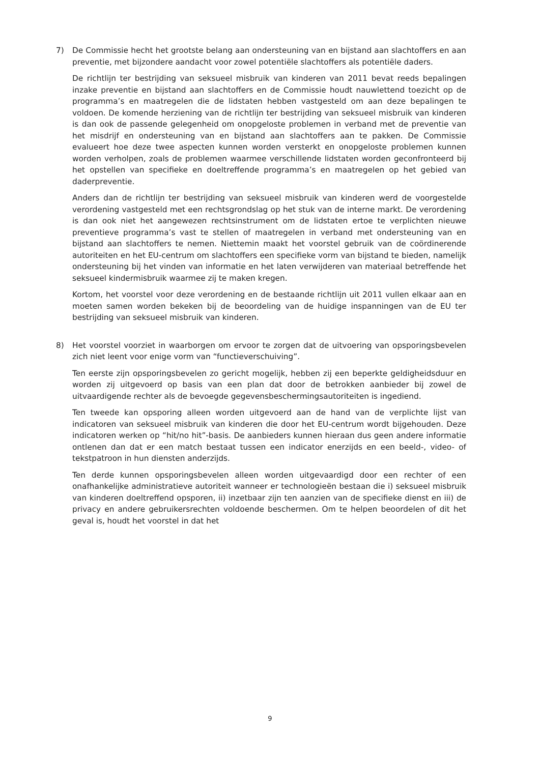7) De Commissie hecht het grootste belang aan ondersteuning van en bijstand aan slachtoffers en aan preventie, met bijzondere aandacht voor zowel potentiële slachtoffers als potentiële daders.
De richtlijn ter bestrijding van seksueel misbruik van kinderen van 2011 bevat reeds bepalingen inzake preventie en bijstand aan slachtoffers en de Commissie houdt nauwlettend toezicht op de programma’s en maatregelen die de lidstaten hebben vastgesteld om aan deze bepalingen te voldoen. De komende herziening van de richtlijn ter bestrijding van seksueel misbruik van kinderen is dan ook de passende gelegenheid om onopgeloste problemen in verband met de preventie van het misdrijf en ondersteuning van en bijstand aan slachtoffers aan te pakken. De Commissie evalueert hoe deze twee aspecten kunnen worden versterkt en onopgeloste problemen kunnen worden verholpen, zoals de problemen waarmee verschillende lidstaten worden geconfronteerd bij het opstellen van specifieke en doeltreffende programma’s en maatregelen op het gebied van daderpreventie.
Anders dan de richtlijn ter bestrijding van seksueel misbruik van kinderen werd de voorgestelde verordening vastgesteld met een rechtsgrondslag op het stuk van de interne markt. De verordening is dan ook niet het aangewezen rechtsinstrument om de lidstaten ertoe te verplichten nieuwe preventieve programma’s vast te stellen of maatregelen in verband met ondersteuning van en bijstand aan slachtoffers te nemen. Niettemin maakt het voorstel gebruik van de coördinerende autoriteiten en het EU-centrum om slachtoffers een specifieke vorm van bijstand te bieden, namelijk ondersteuning bij het vinden van informatie en het laten verwijderen van materiaal betreffende het seksueel kindermisbruik waarmee zij te maken kregen.
Kortom, het voorstel voor deze verordening en de bestaande richtlijn uit 2011 vullen elkaar aan en moeten samen worden bekeken bij de beoordeling van de huidige inspanningen van de EU ter bestrijding van seksueel misbruik van kinderen.
8) Het voorstel voorziet in waarborgen om ervoor te zorgen dat de uitvoering van opsporingsbevelen zich niet leent voor enige vorm van “functieverschuiving”.
Ten eerste zijn opsporingsbevelen zo gericht mogelijk, hebben zij een beperkte geldigheidsduur en worden zij uitgevoerd op basis van een plan dat door de betrokken aanbieder bij zowel de uitvaardigende rechter als de bevoegde gegevensbeschermingsautoriteiten is ingediend.
Ten tweede kan opsporing alleen worden uitgevoerd aan de hand van de verplichte lijst van indicatoren van seksueel misbruik van kinderen die door het EU-centrum wordt bijgehouden. Deze indicatoren werken op “hit/no hit”-basis. De aanbieders kunnen hieraan dus geen andere informatie ontlenen dan dat er een match bestaat tussen een indicator enerzijds en een beeld-, video- of tekstpatroon in hun diensten anderzijds.
Ten derde kunnen opsporingsbevelen alleen worden uitgevaardigd door een rechter of een onafhankelijke administratieve autoriteit wanneer er technologieën bestaan die i) seksueel misbruik van kinderen doeltreffend opsporen, ii) inzetbaar zijn ten aanzien van de specifieke dienst en iii) de privacy en andere gebruikersrechten voldoende beschermen. Om te helpen beoordelen of dit het geval is, houdt het voorstel in dat het
9